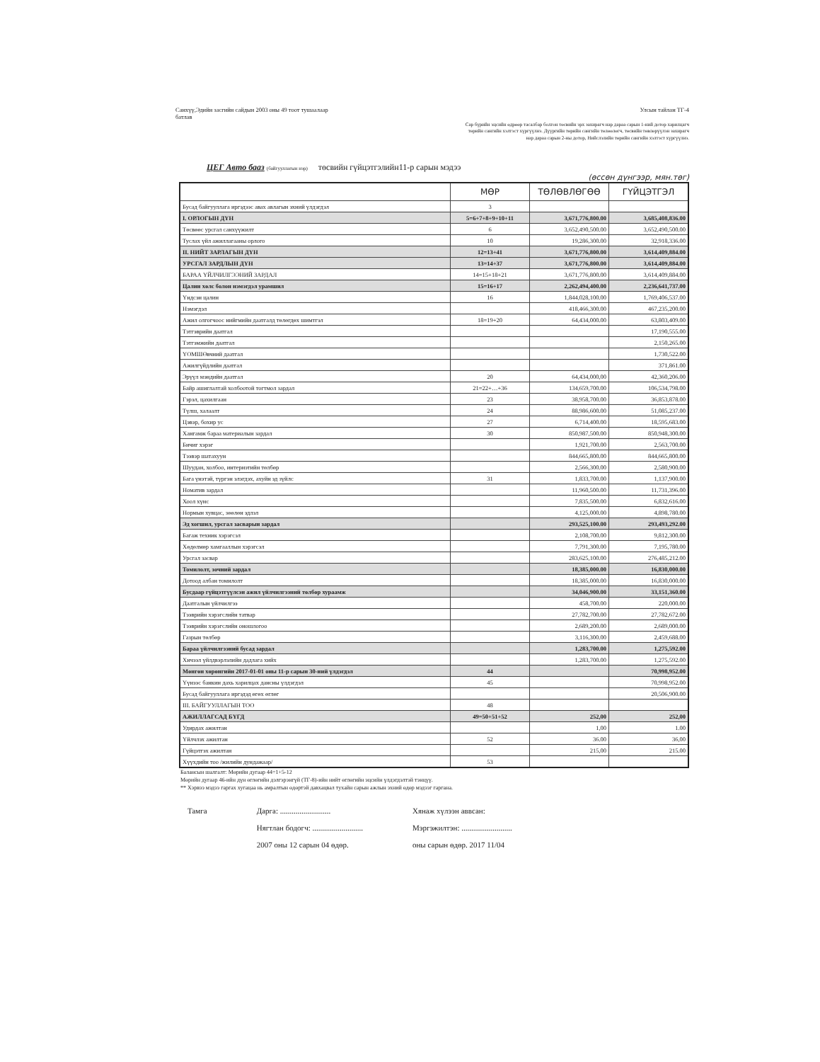Санхүү,Эдийн засгийн сайдын 2003 оны 49 тоот тушаалаар
батлав
Улсын тайлан ТГ-4
Сар бүрийн эцсийн өдрөөр тасалбар болгон төсвийн эрх захирагч нар дараа сарын 1-ний дотор харилцагч төрийн сангийн хэлтэст хүргүүлнэ. Дүүргийн төрийн сангийн төлөөлөгч, төсвийн төвлөрүүлэн захирагч нар дараа сарын 2-ны дотор, Нийслэлийн төрийн сангийн хэлтэст хүргүүлнэ.
ЦЕГ Авто бааз (байгууллагын нэр) төсвийн гүйцэтгэлийн11-р сарын мэдээ
(өссөн дүнгээр, мян.төг)
| | МӨР | ТӨЛӨВЛӨГӨӨ | ГҮЙЦЭТГЭЛ |
| --- | --- | --- | --- |
| Бусад байгууллага иргэдээс авах авлагын эхний үлдэгдэл | 3 | | |
| I. ОРЛОГЫН ДҮН | 5=6+7+8+9+10+11 | 3,671,776,800.00 | 3,685,408,836.00 |
| Төсвөөс урсгал санхүүжилт | 6 | 3,652,490,500.00 | 3,652,490,500.00 |
| Туслах үйл ажиллагааны орлого | 10 | 19,286,300.00 | 32,918,336.00 |
| II. НИЙТ ЗАРЛАГЫН ДҮН | 12=13+41 | 3,671,776,800.00 | 3,614,409,884.00 |
| УРСГАЛ ЗАРДЛЫН ДҮН | 13=14+37 | 3,671,776,800.00 | 3,614,409,884.00 |
| БАРАА ҮЙЛЧИЛГЭЭНИЙ ЗАРДАЛ | 14=15+18+21 | 3,671,776,800.00 | 3,614,409,884.00 |
| Цалин хөлс болон нэмэгдэл урамшил | 15=16+17 | 2,262,494,400.00 | 2,236,641,737.00 |
| Үндсэн цалин | 16 | 1,844,028,100.00 | 1,769,406,537.00 |
| Нэмэгдэл | | 418,466,300.00 | 467,235,200.00 |
| Ажил олгогчоос нийгмийн даатгалд төлөгдөх шимтгэл | 18=19+20 | 64,434,000.00 | 63,803,409.00 |
| Тэтгэврийн даатгал | | | 17,190,555.00 |
| Тэтгэмжийн даатгал | | | 2,150,265.00 |
| ҮОМШӨвчний даатгал | | | 1,730,522.00 |
| Ажилгүйдлийн даатгал | | | 371,861.00 |
| Эрүүл мэндийн даатгал | 20 | 64,434,000,00 | 42,360,206.00 |
| Байр ашиглалтай холбоотой тогтмол зардал | 21=22+…+36 | 134,659,700.00 | 106,534,798.00 |
| Гэрэл, цахилгаан | 23 | 38,958,700.00 | 36,853,878.00 |
| Түлш, халаалт | 24 | 88,986,600.00 | 51,085,237.00 |
| Цэвэр, бохир ус | 27 | 6,714,400.00 | 18,595,683.00 |
| Хангамж бараа материалын зардал | 30 | 850,987,500.00 | 850,948,300.00 |
| Бичиг хэрэг | | 1,921,700.00 | 2,563,700.00 |
| Тээвэр шатахуун | | 844,665,800.00 | 844,665,800.00 |
| Шуудан, холбоо, интернэтийн төлбөр | | 2,566,300.00 | 2,580,900.00 |
| Бага үнэтэй, түргэн элэгдэх, ахуйн эд зүйлс | 31 | 1,833,700.00 | 1,137,900.00 |
| Номатив зардал | | 11,960,500.00 | 11,731,396.00 |
| Хоол хүнс | | 7,835,500.00 | 6,832,616.00 |
| Нормын хувцас, зөөлөн эдлэл | | 4,125,000.00 | 4,898,780.00 |
| Эд хогшил, урсгал засварын зардал | | 293,525,100.00 | 293,493,292.00 |
| Багаж техник хэрэгсэл | | 2,108,700.00 | 9,812,300.00 |
| Хөдөлмөр хамгааллын хэрэгсэл | | 7,791,300.00 | 7,195,780.00 |
| Урсгал засвар | | 283,625,100.00 | 276,485,212.00 |
| Томилолт, зочний зардал | | 18,385,000.00 | 16,830,000.00 |
| Дотоод албан томилолт | | 18,385,000.00 | 16,830,000.00 |
| Бусдаар гүйцэтгүүлсэн ажил үйлчилгээний төлбөр хураамж | | 34,046,900.00 | 33,151,360.00 |
| Даатгалын үйлчилгээ | | 458,700.00 | 220,000.00 |
| Тээврийн хэрэгслийн татвар | | 27,782,700.00 | 27,782,672.00 |
| Тээврийн хэрэгслийн оношлогоо | | 2,689,200.00 | 2,689,000.00 |
| Газрын төлбөр | | 3,116,300.00 | 2,459,688.00 |
| Бараа үйлчилгээний бусад зардал | | 1,283,700.00 | 1,275,592.00 |
| Хичээл үйлдвэрлэлийн дадлага хийх | | 1,283,700.00 | 1,275,592.00 |
| Мөнгөн хөрөнгийн 2017-01-01 оны 11-р сарын 30-ний үлдэгдэл | 44 | | 70,998,952.00 |
| Үүнээс банкин дахь харилцах дансны үлдэгдэл | 45 | | 70,998,952.00 |
| Бусад байгууллага иргэдэд өгөх өглөг | | | 20,506,900.00 |
| III. БАЙГУУЛЛАГЫН ТОО | 48 | | |
| АЖИЛЛАГСАД БҮГД | 49=50+51+52 | 252,00 | 252,00 |
| Удирдах ажилтан | | 1,00 | 1.00 |
| Үйлчлэх ажилтан | 52 | 36.00 | 36,00 |
| Гүйцэтгэх ажилтан | | 215,00 | 215.00 |
| Хүүхдийн тоо /жилийн дундажаар/ | 53 | | |
Балансын шалгалт: Мөрийн дугаар 44=1+5-12
Мөрийн дугаар 46-ийн дүн өглөгийн дэлгэрэнгүй (ТГ-8)-ийн нийт өглөгийн эцсийн үлдэгдэлтэй тэнцүү.
** Хэрвээ мэдээ гаргах хугацаа нь амралтын өдөртэй давхацвал тухайн сарын ажлын эхний өдөр мэдээг гаргана.
Тамга Дарга: ..........................
Нягтлан бодогч: ..........................
2007 оны 12 сарын 04 өдөр.
Хянаж хүлээн аввсан:
Мэргэжилтэн: ..........................
оны сарын өдөр. 2017 11/04